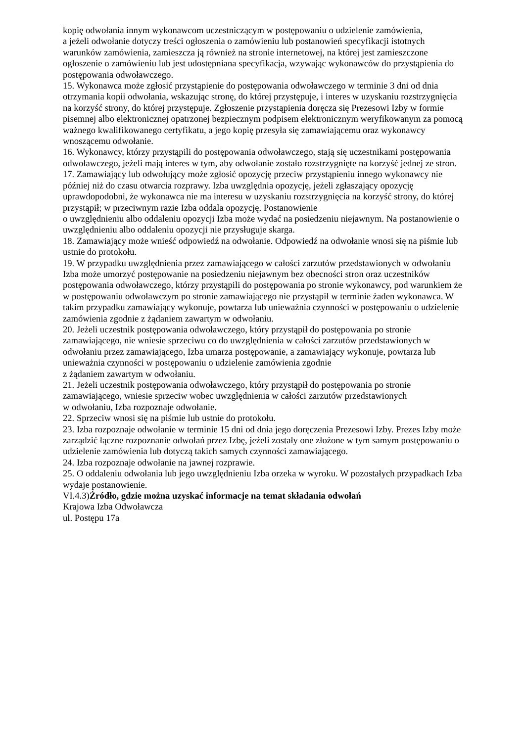kopię odwołania innym wykonawcom uczestniczącym w postępowaniu o udzielenie zamówienia,
a jeżeli odwołanie dotyczy treści ogłoszenia o zamówieniu lub postanowień specyfikacji istotnych warunków zamówienia, zamieszcza ją również na stronie internetowej, na której jest zamieszczone ogłoszenie o zamówieniu lub jest udostępniana specyfikacja, wzywając wykonawców do przystąpienia do postępowania odwoławczego.
15. Wykonawca może zgłosić przystąpienie do postępowania odwoławczego w terminie 3 dni od dnia otrzymania kopii odwołania, wskazując stronę, do której przystępuje, i interes w uzyskaniu rozstrzygnięcia na korzyść strony, do której przystępuje. Zgłoszenie przystąpienia doręcza się Prezesowi Izby w formie pisemnej albo elektronicznej opatrzonej bezpiecznym podpisem elektronicznym weryfikowanym za pomocą ważnego kwalifikowanego certyfikatu, a jego kopię przesyła się zamawiającemu oraz wykonawcy wnoszącemu odwołanie.
16. Wykonawcy, którzy przystąpili do postępowania odwoławczego, stają się uczestnikami postępowania odwoławczego, jeżeli mają interes w tym, aby odwołanie zostało rozstrzygnięte na korzyść jednej ze stron.
17. Zamawiający lub odwołujący może zgłosić opozycję przeciw przystąpieniu innego wykonawcy nie później niż do czasu otwarcia rozprawy. Izba uwzględnia opozycję, jeżeli zgłaszający opozycję uprawdopodobni, że wykonawca nie ma interesu w uzyskaniu rozstrzygnięcia na korzyść strony, do której przystąpił; w przeciwnym razie Izba oddala opozycję. Postanowienie
o uwzględnieniu albo oddaleniu opozycji Izba może wydać na posiedzeniu niejawnym. Na postanowienie o uwzględnieniu albo oddaleniu opozycji nie przysługuje skarga.
18. Zamawiający może wnieść odpowiedź na odwołanie. Odpowiedź na odwołanie wnosi się na piśmie lub ustnie do protokołu.
19. W przypadku uwzględnienia przez zamawiającego w całości zarzutów przedstawionych w odwołaniu Izba może umorzyć postępowanie na posiedzeniu niejawnym bez obecności stron oraz uczestników postępowania odwoławczego, którzy przystąpili do postępowania po stronie wykonawcy, pod warunkiem że w postępowaniu odwoławczym po stronie zamawiającego nie przystąpił w terminie żaden wykonawca. W takim przypadku zamawiający wykonuje, powtarza lub unieważnia czynności w postępowaniu o udzielenie zamówienia zgodnie z żądaniem zawartym w odwołaniu.
20. Jeżeli uczestnik postępowania odwoławczego, który przystąpił do postępowania po stronie zamawiającego, nie wniesie sprzeciwu co do uwzględnienia w całości zarzutów przedstawionych w odwołaniu przez zamawiającego, Izba umarza postępowanie, a zamawiający wykonuje, powtarza lub unieważnia czynności w postępowaniu o udzielenie zamówienia zgodnie
z żądaniem zawartym w odwołaniu.
21. Jeżeli uczestnik postępowania odwoławczego, który przystąpił do postępowania po stronie zamawiającego, wniesie sprzeciw wobec uwzględnienia w całości zarzutów przedstawionych
w odwołaniu, Izba rozpoznaje odwołanie.
22. Sprzeciw wnosi się na piśmie lub ustnie do protokołu.
23. Izba rozpoznaje odwołanie w terminie 15 dni od dnia jego doręczenia Prezesowi Izby. Prezes Izby może zarządzić łączne rozpoznanie odwołań przez Izbę, jeżeli zostały one złożone w tym samym postępowaniu o udzielenie zamówienia lub dotyczą takich samych czynności zamawiającego.
24. Izba rozpoznaje odwołanie na jawnej rozprawie.
25. O oddaleniu odwołania lub jego uwzględnieniu Izba orzeka w wyroku. W pozostałych przypadkach Izba wydaje postanowienie.
VI.4.3)Źródło, gdzie można uzyskać informacje na temat składania odwołań
Krajowa Izba Odwoławcza
ul. Postępu 17a